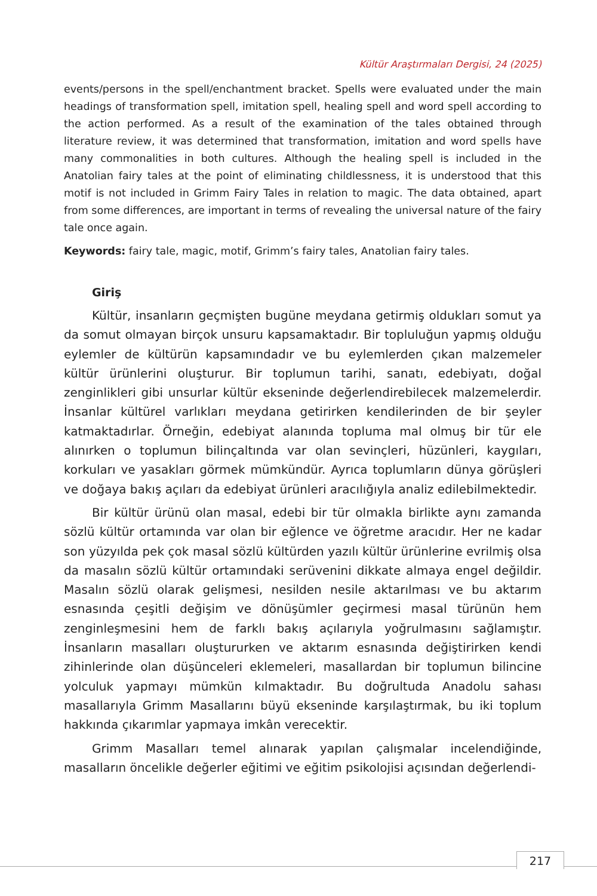Kültür Araştırmaları Dergisi, 24 (2025)
events/persons in the spell/enchantment bracket. Spells were evaluated under the main headings of transformation spell, imitation spell, healing spell and word spell according to the action performed. As a result of the examination of the tales obtained through literature review, it was determined that transformation, imitation and word spells have many commonalities in both cultures. Although the healing spell is included in the Anatolian fairy tales at the point of eliminating childlessness, it is understood that this motif is not included in Grimm Fairy Tales in relation to magic. The data obtained, apart from some differences, are important in terms of revealing the universal nature of the fairy tale once again.
Keywords: fairy tale, magic, motif, Grimm’s fairy tales, Anatolian fairy tales.
Giriş
Kültür, insanların geçmişten bugüne meydana getirmiş oldukları somut ya da somut olmayan birçok unsuru kapsamaktadır. Bir topluluğun yapmış olduğu eylemler de kültürün kapsamındadır ve bu eylemlerden çıkan malzemeler kültür ürünlerini oluşturur. Bir toplumun tarihi, sanatı, edebiyatı, doğal zenginlikleri gibi unsurlar kültür ekseninde değerlendirebilecek malzemelerdir. İnsanlar kültürel varlıkları meydana getirirken kendilerinden de bir şeyler katmaktadırlar. Örneğin, edebiyat alanında topluma mal olmuş bir tür ele alınırken o toplumun bilinçaltında var olan sevinçleri, hüzünleri, kaygıları, korkuları ve yasakları görmek mümkündür. Ayrıca toplumların dünya görüşleri ve doğaya bakış açıları da edebiyat ürünleri aracılığıyla analiz edilebilmektedir.
Bir kültür ürünü olan masal, edebi bir tür olmakla birlikte aynı zamanda sözlü kültür ortamında var olan bir eğlence ve öğretme aracıdır. Her ne kadar son yüzyılda pek çok masal sözlü kültürden yazılı kültür ürünlerine evrilmiş olsa da masalın sözlü kültür ortamındaki serüvenini dikkate almaya engel değildir. Masalın sözlü olarak gelişmesi, nesilden nesile aktarılması ve bu aktarım esnasında çeşitli değişim ve dönüşümler geçirmesi masal türünün hem zenginleşmesini hem de farklı bakış açılarıyla yoğrulmasını sağlamıştır. İnsanların masalları oluştururken ve aktarım esnasında değiştirirken kendi zihinlerinde olan düşünceleri eklemeleri, masallardan bir toplumun bilincine yolculuk yapmayı mümkün kılmaktadır. Bu doğrultuda Anadolu sahası masallarıyla Grimm Masallarını büyü ekseninde karşılaştırmak, bu iki toplum hakkında çıkarımlar yapmaya imkân verecektir.
Grimm Masalları temel alınarak yapılan çalışmalar incelendiğinde, masalların öncelikle değerler eğitimi ve eğitim psikolojisi açısından değerlendi-
217